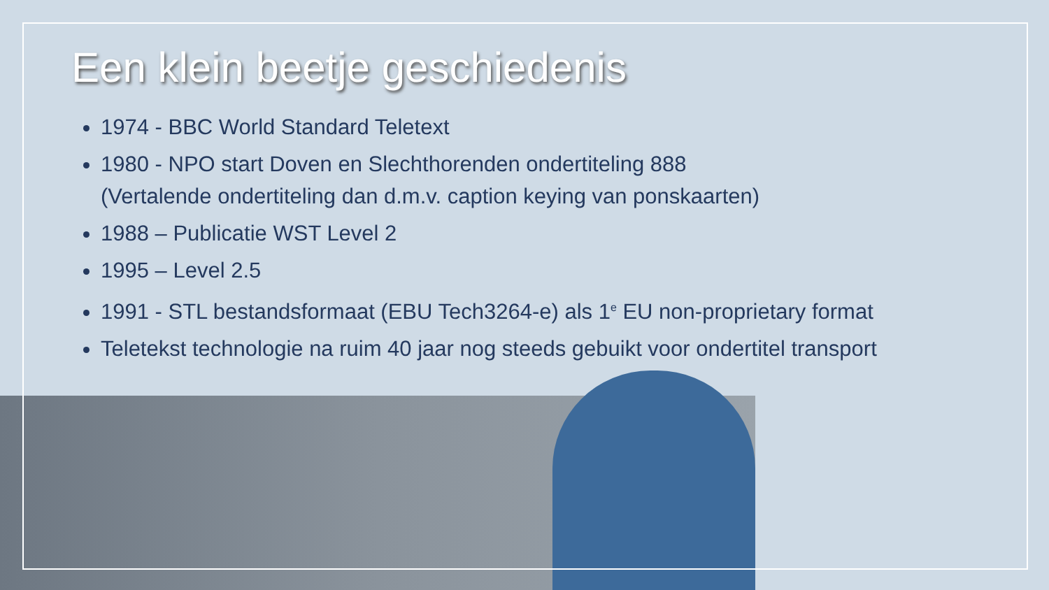Een klein beetje geschiedenis
1974 - BBC World Standard Teletext
1980 - NPO start Doven en Slechthorenden ondertiteling 888
(Vertalende ondertiteling dan d.m.v. caption keying van ponskaarten)
1988 – Publicatie WST Level 2
1995 – Level 2.5
1991 - STL bestandsformaat (EBU Tech3264-e) als 1<sup>e</sup> EU non-proprietary format
Teletekst technologie na ruim 40 jaar nog steeds gebuikt voor ondertitel transport